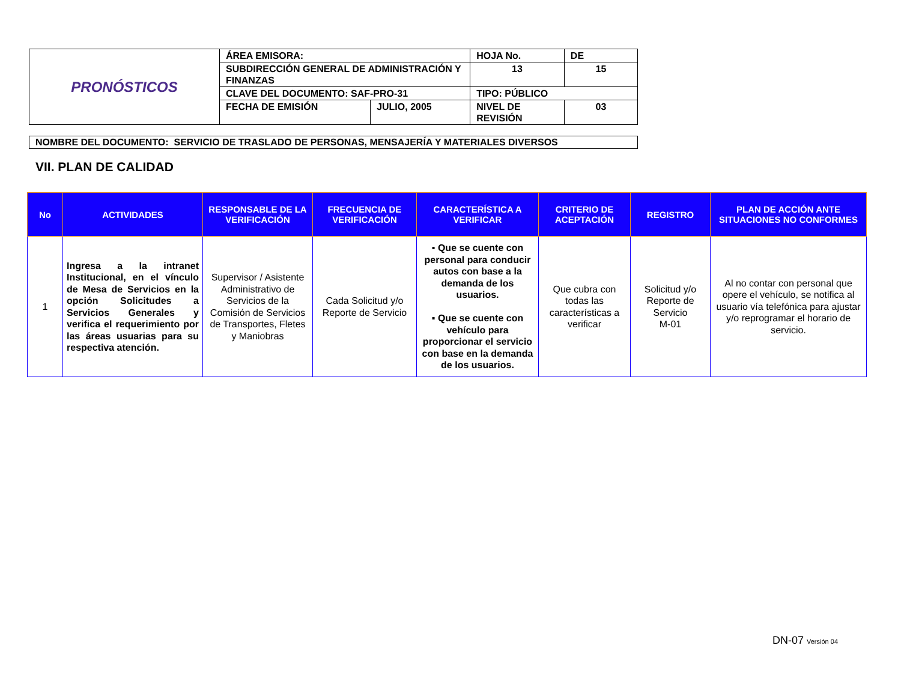| PRONÓSTICOS | ÁREA EMISORA: | | HOJA No. | DE |
| | SUBDIRECCIÓN GENERAL DE ADMINISTRACIÓN Y FINANZAS | | 13 | 15 |
| | CLAVE DEL DOCUMENTO: SAF-PRO-31 | | TIPO: PÚBLICO | |
| | FECHA DE EMISIÓN | JULIO, 2005 | NIVEL DE REVISIÓN | 03 |
NOMBRE DEL DOCUMENTO: SERVICIO DE TRASLADO DE PERSONAS, MENSAJERÍA Y MATERIALES DIVERSOS
VII. PLAN DE CALIDAD
| No | ACTIVIDADES | RESPONSABLE DE LA VERIFICACIÓN | FRECUENCIA DE VERIFICACIÓN | CARACTERÍSTICA A VERIFICAR | CRITERIO DE ACEPTACIÓN | REGISTRO | PLAN DE ACCIÓN ANTE SITUACIONES NO CONFORMES |
| --- | --- | --- | --- | --- | --- | --- | --- |
| 1 | Ingresa a la intranet Institucional, en el vínculo de Mesa de Servicios en la opción Solicitudes a Servicios Generales y verifica el requerimiento por las áreas usuarias para su respectiva atención. | Supervisor / Asistente Administrativo de Servicios de la Comisión de Servicios de Transportes, Fletes y Maniobras | Cada Solicitud y/o Reporte de Servicio | ▪ Que se cuente con personal para conducir autos con base a la demanda de los usuarios. ▪ Que se cuente con vehículo para proporcionar el servicio con base en la demanda de los usuarios. | Que cubra con todas las características a verificar | Solicitud y/o Reporte de Servicio M-01 | Al no contar con personal que opere el vehículo, se notifica al usuario vía telefónica para ajustar y/o reprogramar el horario de servicio. |
DN-07 Versión 04